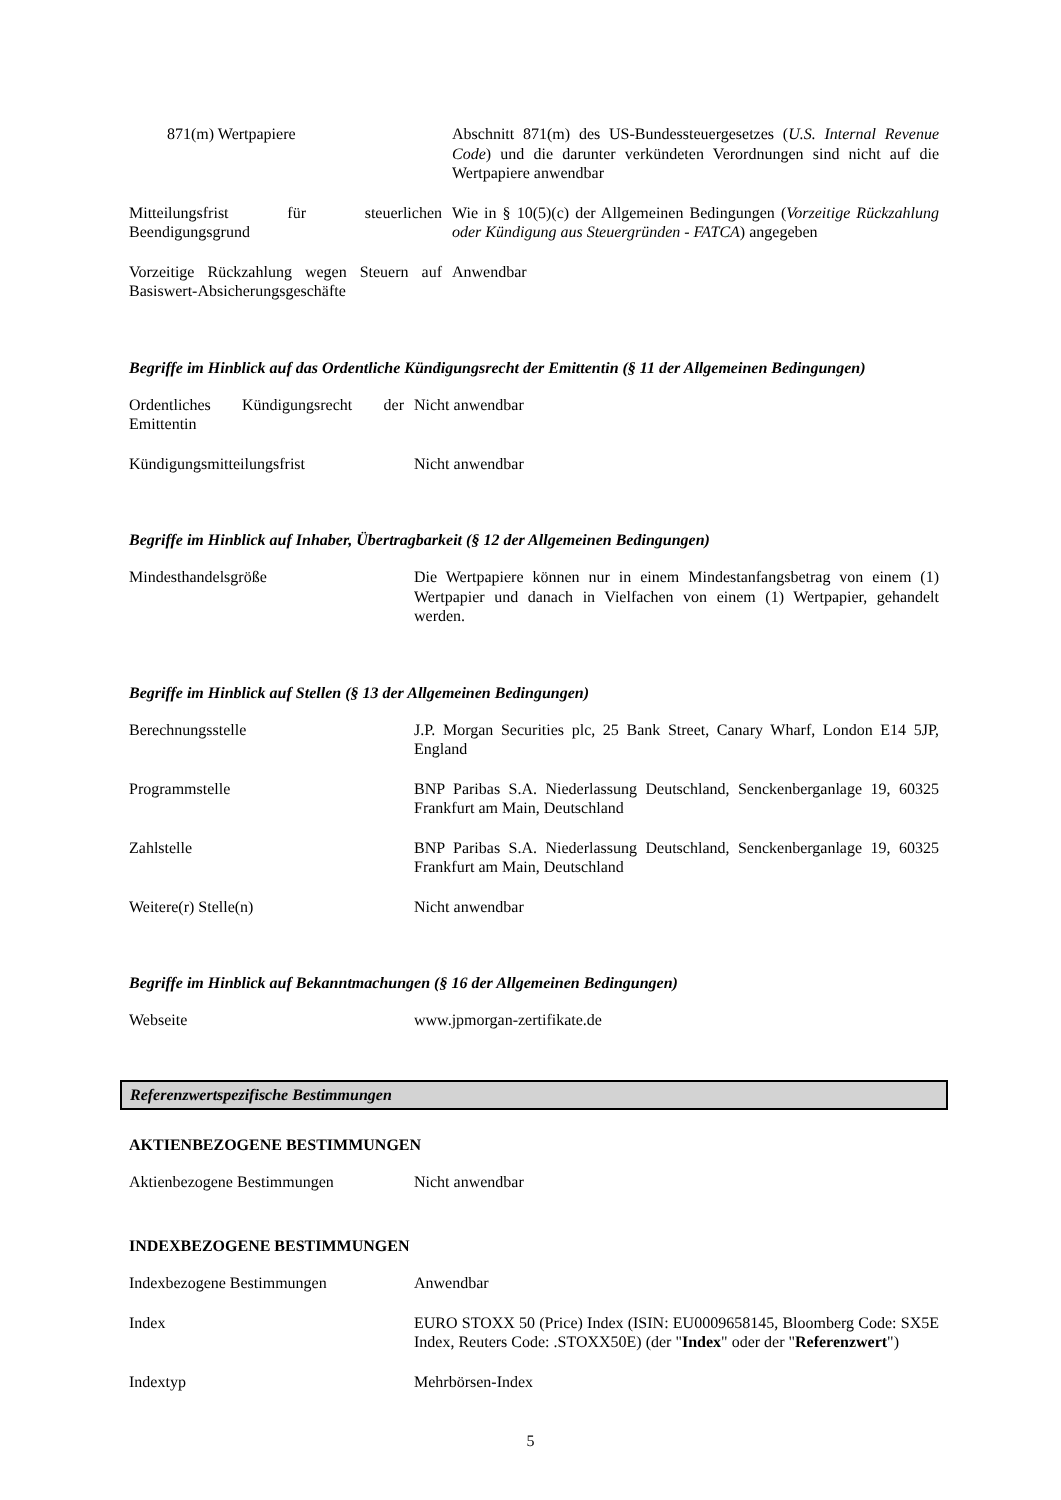| 871(m) Wertpapiere | Abschnitt 871(m) des US-Bundessteuergesetzes ( U.S. Internal Revenue Code ) und die darunter verkündeten Verordnungen sind nicht auf die Wertpapiere anwendbar |
| Mitteilungsfrist für steuerlichen Beendigungsgrund | Wie in § 10(5)(c) der Allgemeinen Bedingungen ( Vorzeitige Rückzahlung oder Kündigung aus Steuergründen - FATCA ) angegeben |
| Vorzeitige Rückzahlung wegen Steuern auf Basiswert-Absicherungsgeschäfte | Anwendbar |
Begriffe im Hinblick auf das Ordentliche Kündigungsrecht der Emittentin (§ 11 der Allgemeinen Bedingungen)
| Ordentliches Kündigungsrecht der Emittentin | Nicht anwendbar |
| Kündigungsmitteilungsfrist | Nicht anwendbar |
Begriffe im Hinblick auf Inhaber, Übertragbarkeit (§ 12 der Allgemeinen Bedingungen)
| Mindesthandelsgröße | Die Wertpapiere können nur in einem Mindestanfangsbetrag von einem (1) Wertpapier und danach in Vielfachen von einem (1) Wertpapier, gehandelt werden. |
Begriffe im Hinblick auf Stellen (§ 13 der Allgemeinen Bedingungen)
| Berechnungsstelle | J.P. Morgan Securities plc, 25 Bank Street, Canary Wharf, London E14 5JP, England |
| Programmstelle | BNP Paribas S.A. Niederlassung Deutschland, Senckenberganlage 19, 60325 Frankfurt am Main, Deutschland |
| Zahlstelle | BNP Paribas S.A. Niederlassung Deutschland, Senckenberganlage 19, 60325 Frankfurt am Main, Deutschland |
| Weitere(r) Stelle(n) | Nicht anwendbar |
Begriffe im Hinblick auf Bekanntmachungen (§ 16 der Allgemeinen Bedingungen)
| Webseite | www.jpmorgan-zertifikate.de |
Referenzwertspezifische Bestimmungen
AKTIENBEZOGENE BESTIMMUNGEN
| Aktienbezogene Bestimmungen | Nicht anwendbar |
INDEXBEZOGENE BESTIMMUNGEN
| Indexbezogene Bestimmungen | Anwendbar |
| Index | EURO STOXX 50 (Price) Index (ISIN: EU0009658145, Bloomberg Code: SX5E Index, Reuters Code: .STOXX50E) (der " Index " oder der " Referenzwert ") |
| Indextyp | Mehrbörsen-Index |
5